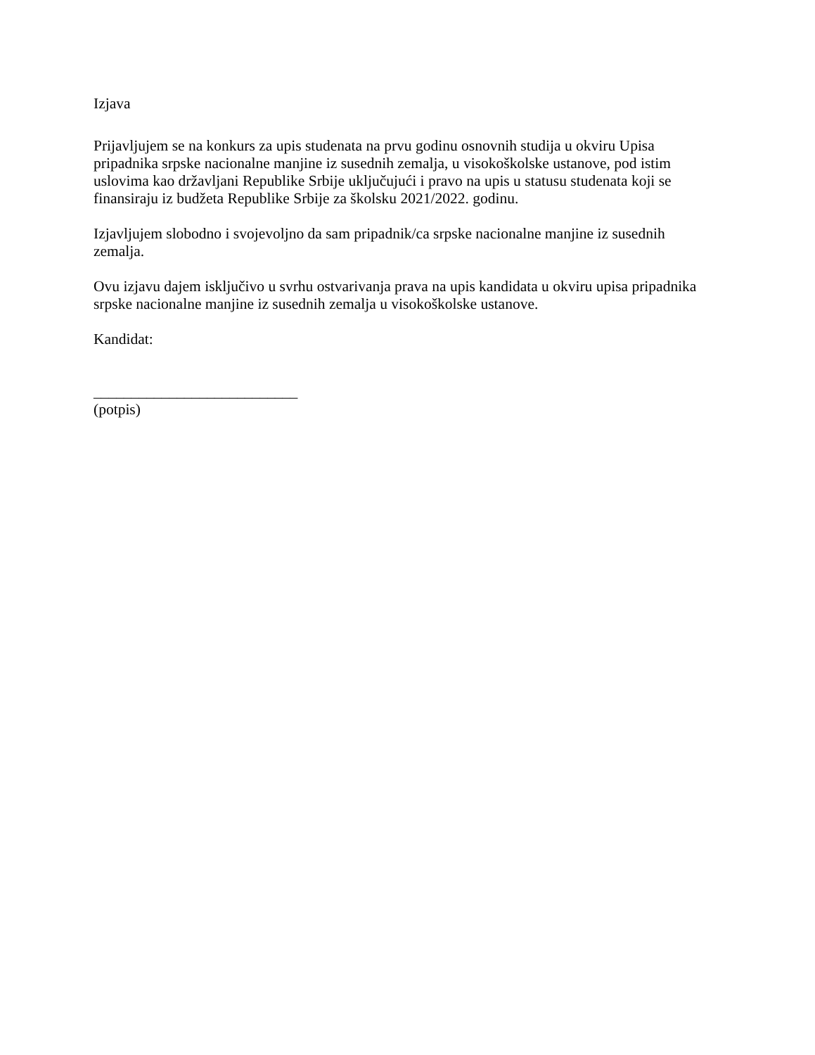Izjava
Prijavljujem se na konkurs za upis studenata na prvu godinu osnovnih studija u okviru Upisa pripadnika srpske nacionalne manjine iz susednih zemalja, u visokoškolske ustanove, pod istim uslovima kao državljani Republike Srbije uključujući i pravo na upis u statusu studenata koji se finansiraju iz budžeta Republike Srbije za školsku 2021/2022. godinu.
Izjavljujem slobodno i svojevoljno da sam pripadnik/ca srpske nacionalne manjine iz susednih zemalja.
Ovu izjavu dajem isključivo u svrhu ostvarivanja prava na upis kandidata u okviru upisa pripadnika srpske nacionalne manjine iz susednih zemalja u visokoškolske ustanove.
Kandidat:
___________________________
(potpis)